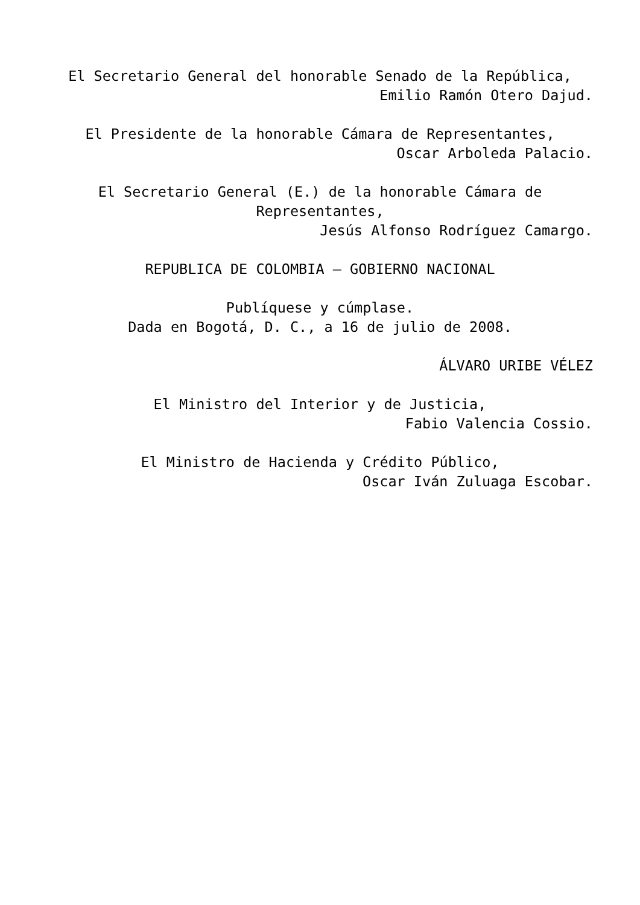El Secretario General del honorable Senado de la República,
Emilio Ramón Otero Dajud.
El Presidente de la honorable Cámara de Representantes,
Oscar Arboleda Palacio.
El Secretario General (E.) de la honorable Cámara de Representantes,
Jesús Alfonso Rodríguez Camargo.
REPUBLICA DE COLOMBIA – GOBIERNO NACIONAL
Publíquese y cúmplase.
Dada en Bogotá, D. C., a 16 de julio de 2008.
ÁLVARO URIBE VÉLEZ
El Ministro del Interior y de Justicia,
Fabio Valencia Cossio.
El Ministro de Hacienda y Crédito Público,
Oscar Iván Zuluaga Escobar.